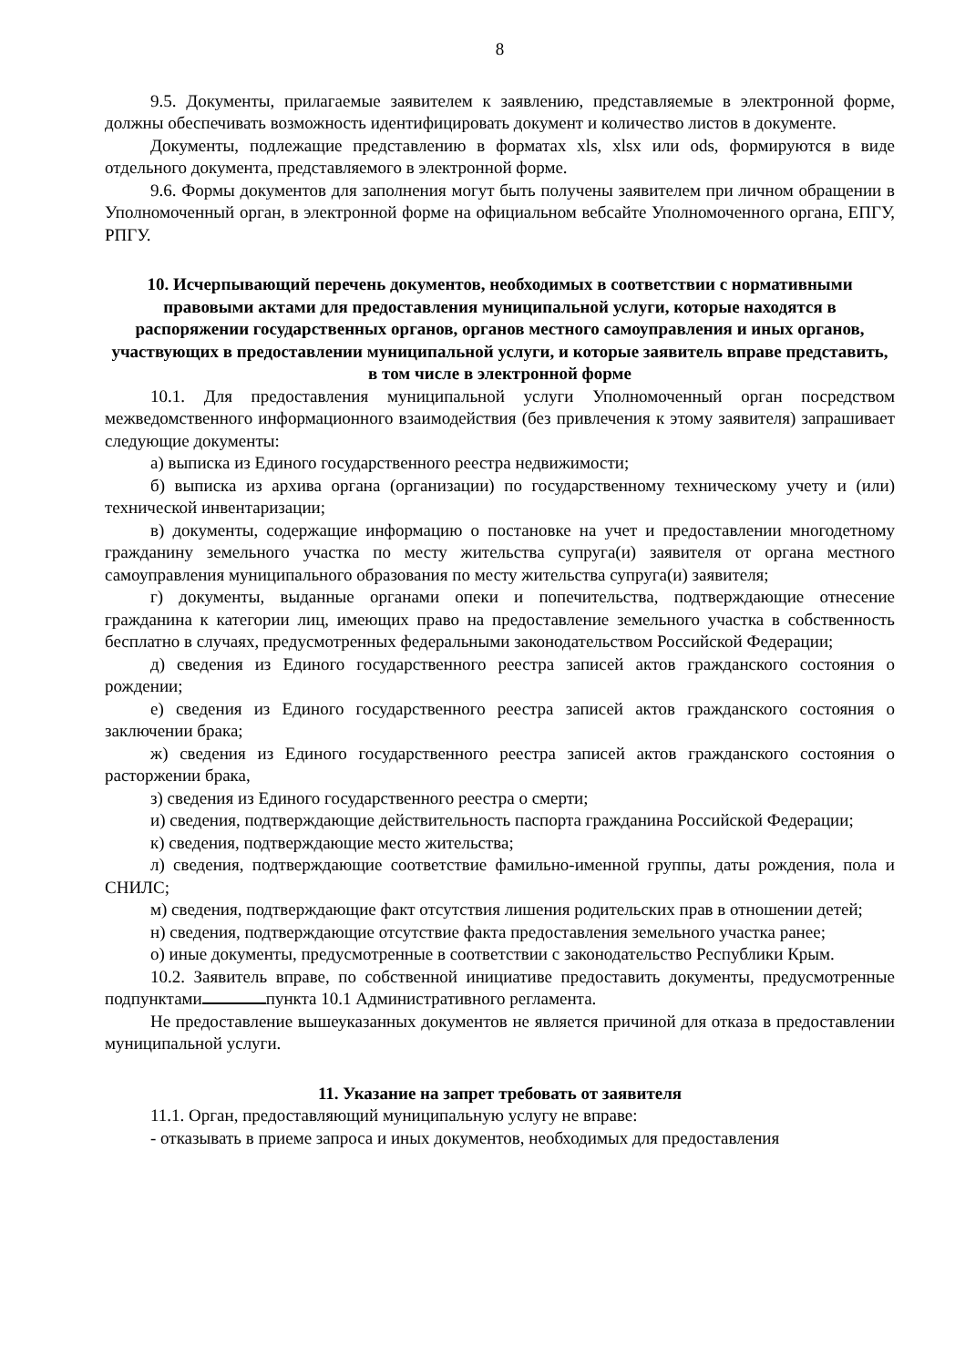8
9.5. Документы, прилагаемые заявителем к заявлению, представляемые в электронной форме, должны обеспечивать возможность идентифицировать документ и количество листов в документе.
Документы, подлежащие представлению в форматах xls, xlsx или ods, формируются в виде отдельного документа, представляемого в электронной форме.
9.6. Формы документов для заполнения могут быть получены заявителем при личном обращении в Уполномоченный орган, в электронной форме на официальном вебсайте Уполномоченного органа, ЕПГУ, РПГУ.
10. Исчерпывающий перечень документов, необходимых в соответствии с нормативными правовыми актами для предоставления муниципальной услуги, которые находятся в распоряжении государственных органов, органов местного самоуправления и иных органов, участвующих в предоставлении муниципальной услуги, и которые заявитель вправе представить, в том числе в электронной форме
10.1. Для предоставления муниципальной услуги Уполномоченный орган посредством межведомственного информационного взаимодействия (без привлечения к этому заявителя) запрашивает следующие документы:
а) выписка из Единого государственного реестра недвижимости;
б) выписка из архива органа (организации) по государственному техническому учету и (или) технической инвентаризации;
в) документы, содержащие информацию о постановке на учет и предоставлении многодетному гражданину земельного участка по месту жительства супруга(и) заявителя от органа местного самоуправления муниципального образования по месту жительства супруга(и) заявителя;
г) документы, выданные органами опеки и попечительства, подтверждающие отнесение гражданина к категории лиц, имеющих право на предоставление земельного участка в собственность бесплатно в случаях, предусмотренных федеральными законодательством Российской Федерации;
д) сведения из Единого государственного реестра записей актов гражданского состояния о рождении;
е) сведения из Единого государственного реестра записей актов гражданского состояния о заключении брака;
ж) сведения из Единого государственного реестра записей актов гражданского состояния о расторжении брака,
з) сведения из Единого государственного реестра о смерти;
и) сведения, подтверждающие действительность паспорта гражданина Российской Федерации;
к) сведения, подтверждающие место жительства;
л) сведения, подтверждающие соответствие фамильно-именной группы, даты рождения, пола и СНИЛС;
м) сведения, подтверждающие факт отсутствия лишения родительских прав в отношении детей;
н) сведения, подтверждающие отсутствие факта предоставления земельного участка ранее;
о) иные документы, предусмотренные в соответствии с законодательство Республики Крым.
10.2. Заявитель вправе, по собственной инициативе предоставить документы, предусмотренные подпунктами пункта 10.1 Административного регламента.
Не предоставление вышеуказанных документов не является причиной для отказа в предоставлении муниципальной услуги.
11. Указание на запрет требовать от заявителя
11.1. Орган, предоставляющий муниципальную услугу не вправе:
- отказывать в приеме запроса и иных документов, необходимых для предоставления